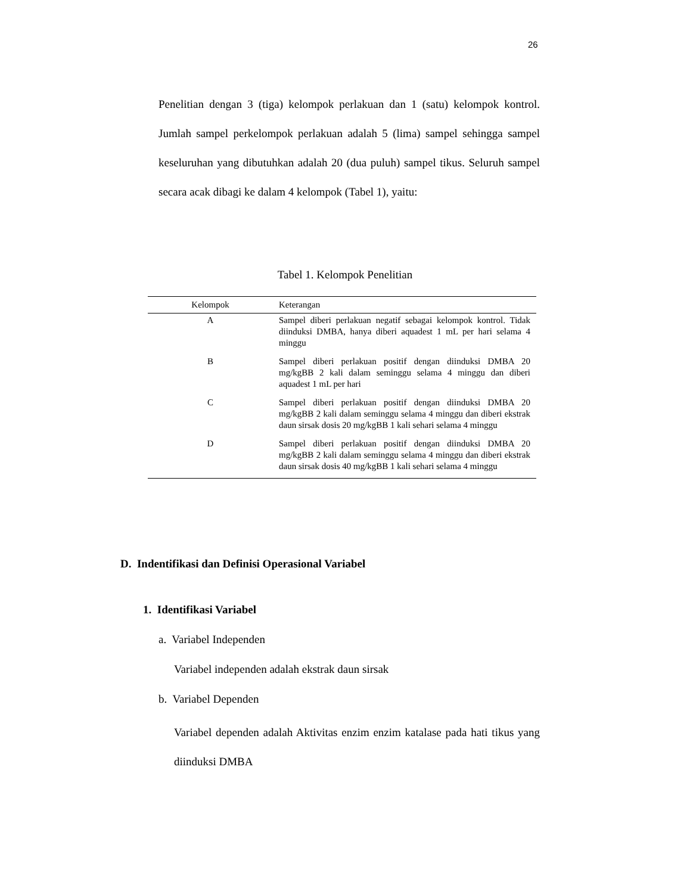26
Penelitian dengan 3 (tiga) kelompok perlakuan dan 1 (satu) kelompok kontrol. Jumlah sampel perkelompok perlakuan adalah 5 (lima) sampel sehingga sampel keseluruhan yang dibutuhkan adalah 20 (dua puluh) sampel tikus. Seluruh sampel secara acak dibagi ke dalam 4 kelompok (Tabel 1), yaitu:
Tabel 1. Kelompok Penelitian
| Kelompok | Keterangan |
| --- | --- |
| A | Sampel diberi perlakuan negatif sebagai kelompok kontrol. Tidak diinduksi DMBA, hanya diberi aquadest 1 mL per hari selama 4 minggu |
| B | Sampel diberi perlakuan positif dengan diinduksi DMBA 20 mg/kgBB 2 kali dalam seminggu selama 4 minggu dan diberi aquadest 1 mL per hari |
| C | Sampel diberi perlakuan positif dengan diinduksi DMBA 20 mg/kgBB 2 kali dalam seminggu selama 4 minggu dan diberi ekstrak daun sirsak dosis 20 mg/kgBB 1 kali sehari selama 4 minggu |
| D | Sampel diberi perlakuan positif dengan diinduksi DMBA 20 mg/kgBB 2 kali dalam seminggu selama 4 minggu dan diberi ekstrak daun sirsak dosis 40 mg/kgBB 1 kali sehari selama 4 minggu |
D. Indentifikasi dan Definisi Operasional Variabel
1. Identifikasi Variabel
a. Variabel Independen
Variabel independen adalah ekstrak daun sirsak
b. Variabel Dependen
Variabel dependen adalah Aktivitas enzim enzim katalase pada hati tikus yang diinduksi DMBA